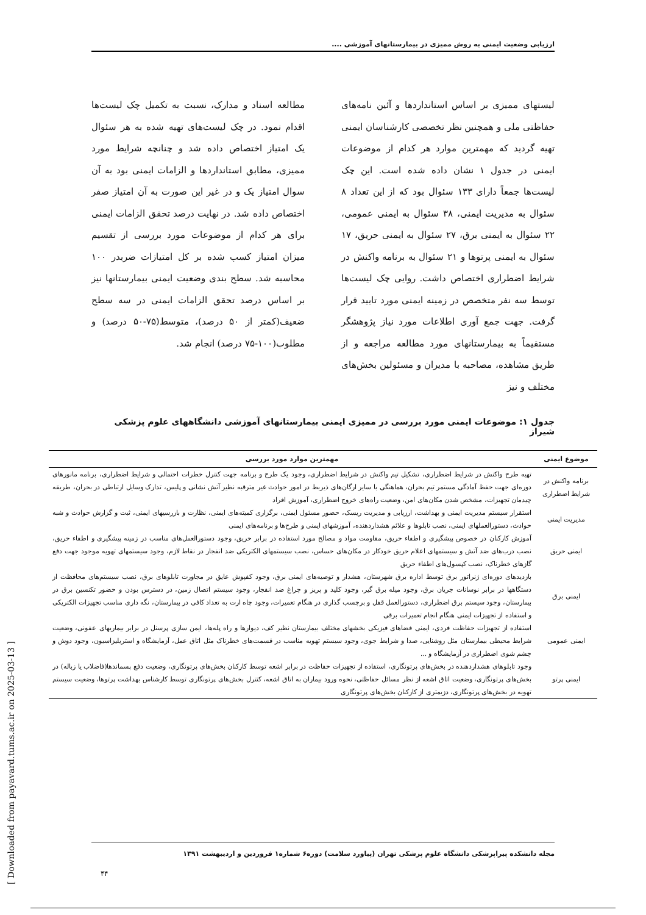ارزیابی وضعیت ایمنی به روش ممیزی در بیمارستانهای آموزشی ....
لیستهای ممیزی بر اساس استانداردها و آئین نامه‌های حفاظتی ملی و همچنین نظر تخصصی کارشناسان ایمنی تهیه گردید که مهمترین موارد هر کدام از موضوعات ایمنی در جدول ۱ نشان داده شده است. این چک لیست‌ها جمعاً دارای ۱۳۳ سئوال بود که از این تعداد ۸ سئوال به مدیریت ایمنی، ۳۸ سئوال به ایمنی عمومی، ۲۲ سئوال به ایمنی برق، ۲۷ سئوال به ایمنی حریق، ۱۷ سئوال به ایمنی پرتوها و ۲۱ سئوال به برنامه واکنش در شرایط اضطراری اختصاص داشت. روایی چک لیست‌ها توسط سه نفر متخصص در زمینه ایمنی مورد تایید قرار گرفت. جهت جمع آوری اطلاعات مورد نیاز پژوهشگر مستقیماً به بیمارستانهای مورد مطالعه مراجعه و از طریق مشاهده، مصاحبه با مدیران و مسئولین بخش‌های مختلف و نیز
مطالعه اسناد و مدارک، نسبت به تکمیل چک لیست‌ها اقدام نمود. در چک لیست‌های تهیه شده به هر سئوال یک امتیاز اختصاص داده شد و چنانچه شرایط مورد ممیزی، مطابق استانداردها و الزامات ایمنی بود به آن سوال امتیاز یک و در غیر این صورت به آن امتیاز صفر اختصاص داده شد. در نهایت درصد تحقق الزامات ایمنی برای هر کدام از موضوعات مورد بررسی از تقسیم میزان امتیاز کسب شده بر کل امتیازات ضربدر ۱۰۰ محاسبه شد. سطح بندی وضعیت ایمنی بیمارستانها نیز بر اساس درصد تحقق الزامات ایمنی در سه سطح ضعیف(کمتر از ۵۰ درصد)، متوسط(۷۵-۵۰ درصد) و مطلوب(۱۰۰-۷۵ درصد) انجام شد.
جدول ۱: موضوعات ایمنی مورد بررسی در ممیزی ایمنی بیمارستانهای آموزشی دانشگاههای علوم پزشکی شیراز
| موضوع ایمنی | مهمترین موارد مورد بررسی |
| --- | --- |
| برنامه واکنش در شرایط اضطراری | تهیه طرح واکنش در شرایط اضطراری، تشکیل تیم واکنش در شرایط اضطراری، وجود یک طرح و برنامه جهت کنترل خطرات احتمالی و شرایط اضطراری، برنامه مانورهای دوره‌ای جهت حفظ آمادگی مستمر تیم بحران، هماهنگی با سایر ارگان‌های ذیربط در امور حوادث غیر مترقبه نظیر آتش نشانی و پلیس، تدارک وسایل ارتباطی در بحران، طریقه چیدمان تجهیزات، مشخص شدن مکان‌های امن، وضعیت راه‌های خروج اضطراری، آموزش افراد |
| مدیریت ایمنی | استقرار سیستم مدیریت ایمنی و بهداشت، ارزیابی و مدیریت ریسک، حضور مسئول ایمنی، برگزاری کمیته‌های ایمنی، نظارت و بازرسیهای ایمنی، ثبت و گزارش حوادث و شبه حوادث، دستورالعملهای ایمنی، نصب تابلوها و علائم هشداردهنده، آموزشهای ایمنی و طرح‌ها و برنامه‌های ایمنی |
| ایمنی حریق | آموزش کارکنان در خصوص پیشگیری و اطفاء حریق، مقاومت مواد و مصالح مورد استفاده در برابر حریق، وجود دستورالعمل‌های مناسب در زمینه پیشگیری و اطفاء حریق، نصب درب‌های ضد آتش و سیستمهای اعلام حریق خودکار در مکان‌های حساس، نصب سیستمهای الکتریکی ضد انفجار در نقاط لازم، وجود سیستمهای تهویه موجود جهت دفع گازهای خطرناک، نصب کپسول‌های اطفاء حریق |
| ایمنی برق | بازدیدهای دوره‌ای ژنراتور برق توسط اداره برق شهرستان، هشدار و توصیه‌های ایمنی برق، وجود کفپوش عایق در مجاورت تابلوهای برق، نصب سیستم‌های محافظت از دستگاهها در برابر نوسانات جریان برق، وجود میله برق گیر، وجود کلید و پریز و چراغ ضد انفجار، وجود سیستم اتصال زمین، در دسترس بودن و حضور تکنسین برق در بیمارستان، وجود سیستم برق اضطراری، دستورالعمل قفل و برچسب گذاری در هنگام تعمیرات، وجود چاه ارت به تعداد کافی در بیمارستان، نگه داری مناسب تجهیزات الکتریکی و استفاده از تجهیزات ایمنی هنگام انجام تعمیرات برقی |
| ایمنی عمومی | استفاده از تجهیزات حفاظت فردی، ایمنی فضاهای فیزیکی بخشهای مختلف بیمارستان نظیر کف، دیوارها و راه پله‌ها، ایمن سازی پرسنل در برابر بیماریهای عفونی، وضعیت شرایط محیطی بیمارستان مثل روشنایی، صدا و شرایط جوی، وجود سیستم تهویه مناسب در قسمت‌های خطرناک مثل اتاق عمل، آزمایشگاه و استریلیزاسیون، وجود دوش و چشم شوی اضطراری در آزمایشگاه و ... |
| ایمنی پرتو | وجود تابلوهای هشداردهنده در بخش‌های پرتونگاری، استفاده از تجهیزات حفاظت در برابر اشعه توسط کارکنان بخش‌های پرتونگاری، وضعیت دفع پسماندها(فاضلاب یا زباله) در بخش‌های پرتونگاری، وضعیت اتاق اشعه از نظر مسائل حفاظتی، نحوه ورود بیماران به اتاق اشعه، کنترل بخش‌های پرتونگاری توسط کارشناس بهداشت پرتوها، وضعیت سیستم تهویه در بخش‌های پرتونگاری، دزیمتری از کارکنان بخش‌های پرتونگاری |
مجله دانشکده پیراپزشکی دانشگاه علوم پزشکی تهران (پیاورد سلامت) دوره۶ شماره۱ فروردین و اردیبهشت ۱۳۹۱
۴۴
[ Downloaded from payavard.tums.ac.ir on 2025-03-13 ]